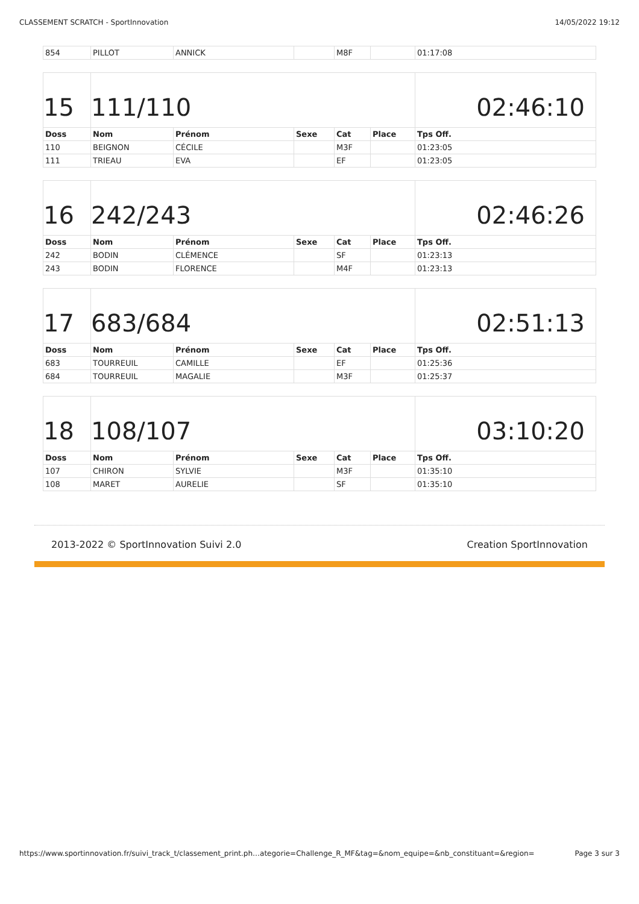CLASSEMENT SCRATCH - SportInnovation 14/05/2022 19:12
| 854 | PILLOT | ANNICK | | M8F | | 01:17:08 |
| 15 | 111/110 | | | | | 02:46:10 |
| Doss | Nom | Prénom | Sexe | Cat | Place | Tps Off. |
| 110 | BEIGNON | CÉCILE | | M3F | | 01:23:05 |
| 111 | TRIEAU | EVA | | EF | | 01:23:05 |
| 16 | 242/243 | | | | | 02:46:26 |
| Doss | Nom | Prénom | Sexe | Cat | Place | Tps Off. |
| 242 | BODIN | CLÉMENCE | | SF | | 01:23:13 |
| 243 | BODIN | FLORENCE | | M4F | | 01:23:13 |
| 17 | 683/684 | | | | | 02:51:13 |
| Doss | Nom | Prénom | Sexe | Cat | Place | Tps Off. |
| 683 | TOURREUIL | CAMILLE | | EF | | 01:25:36 |
| 684 | TOURREUIL | MAGALIE | | M3F | | 01:25:37 |
| 18 | 108/107 | | | | | 03:10:20 |
| Doss | Nom | Prénom | Sexe | Cat | Place | Tps Off. |
| 107 | CHIRON | SYLVIE | | M3F | | 01:35:10 |
| 108 | MARET | AURELIE | | SF | | 01:35:10 |
2013-2022 © SportInnovation Suivi 2.0 Creation SportInnovation
https://www.sportinnovation.fr/suivi_track_t/classement_print.ph…ategorie=Challenge_R_MF&tag=&nom_equipe=&nb_constituant=&region= Page 3 sur 3